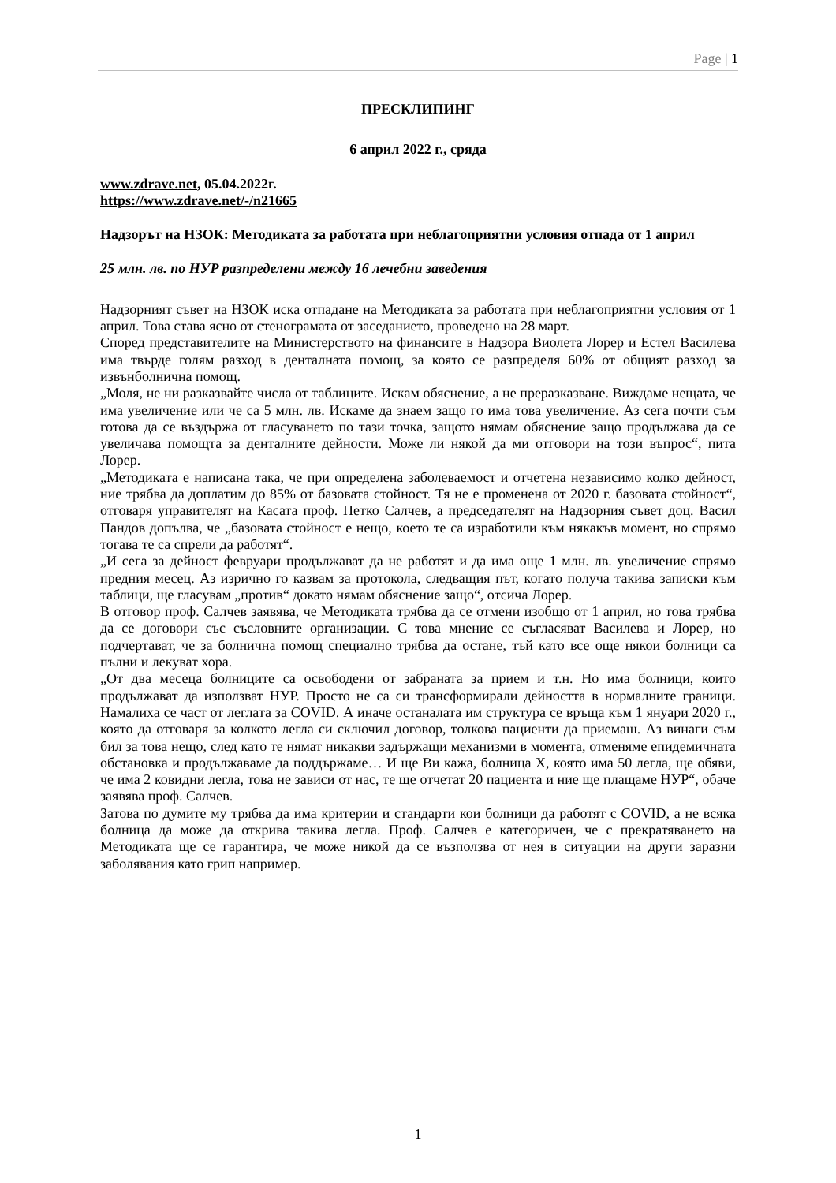Page | 1
ПРЕСКЛИПИНГ
6 април 2022 г., сряда
www.zdrave.net, 05.04.2022г.
https://www.zdrave.net/-/n21665
Надзорът на НЗОК: Методиката за работата при неблагоприятни условия отпада от 1 април
25 млн. лв. по НУР разпределени между 16 лечебни заведения
Надзорният съвет на НЗОК иска отпадане на Методиката за работата при неблагоприятни условия от 1 април. Това става ясно от стенограмата от заседанието, проведено на 28 март.
Според представителите на Министерството на финансите в Надзора Виолета Лорер и Естел Василева има твърде голям разход в денталната помощ, за която се разпределя 60% от общият разход за извънболнична помощ.
„Моля, не ни разказвайте числа от таблиците. Искам обяснение, а не преразказване. Виждаме нещата, че има увеличение или че са 5 млн. лв. Искаме да знаем защо го има това увеличение. Аз сега почти съм готова да се въздържа от гласуването по тази точка, защото нямам обяснение защо продължава да се увеличава помощта за денталните дейности. Може ли някой да ми отговори на този въпрос“, пита Лорер.
„Методиката е написана така, че при определена заболеваемост и отчетена независимо колко дейност, ние трябва да доплатим до 85% от базовата стойност. Тя не е променена от 2020 г. базовата стойност“, отговаря управителят на Касата проф. Петко Салчев, а председателят на Надзорния съвет доц. Васил Пандов допълва, че „базовата стойност е нещо, което те са изработили към някакъв момент, но спрямо тогава те са спрели да работят“.
„И сега за дейност февруари продължават да не работят и да има още 1 млн. лв. увеличение спрямо предния месец. Аз изрично го казвам за протокола, следващия път, когато получа такива записки към таблици, ще гласувам „против“ докато нямам обяснение защо“, отсича Лорер.
В отговор проф. Салчев заявява, че Методиката трябва да се отмени изобщо от 1 април, но това трябва да се договори със съсловните организации. С това мнение се съгласяват Василева и Лорер, но подчертават, че за болнична помощ специално трябва да остане, тъй като все още някои болници са пълни и лекуват хора.
„От два месеца болниците са освободени от забраната за прием и т.н. Но има болници, които продължават да използват НУР. Просто не са си трансформирали дейността в нормалните граници. Намалиха се част от леглата за COVID. А иначе останалата им структура се връща към 1 януари 2020 г., която да отговаря за колкото легла си сключил договор, толкова пациенти да приемаш. Аз винаги съм бил за това нещо, след като те нямат никакви задържащи механизми в момента, отменяме епидемичната обстановка и продължаваме да поддържаме… И ще Ви кажа, болница Х, която има 50 легла, ще обяви, че има 2 ковидни легла, това не зависи от нас, те ще отчетат 20 пациента и ние ще плащаме НУР“, обаче заявява проф. Салчев.
Затова по думите му трябва да има критерии и стандарти кои болници да работят с COVID, а не всяка болница да може да открива такива легла. Проф. Салчев е категоричен, че с прекратяването на Методиката ще се гарантира, че може никой да се възползва от нея в ситуации на други заразни заболявания като грип например.
1